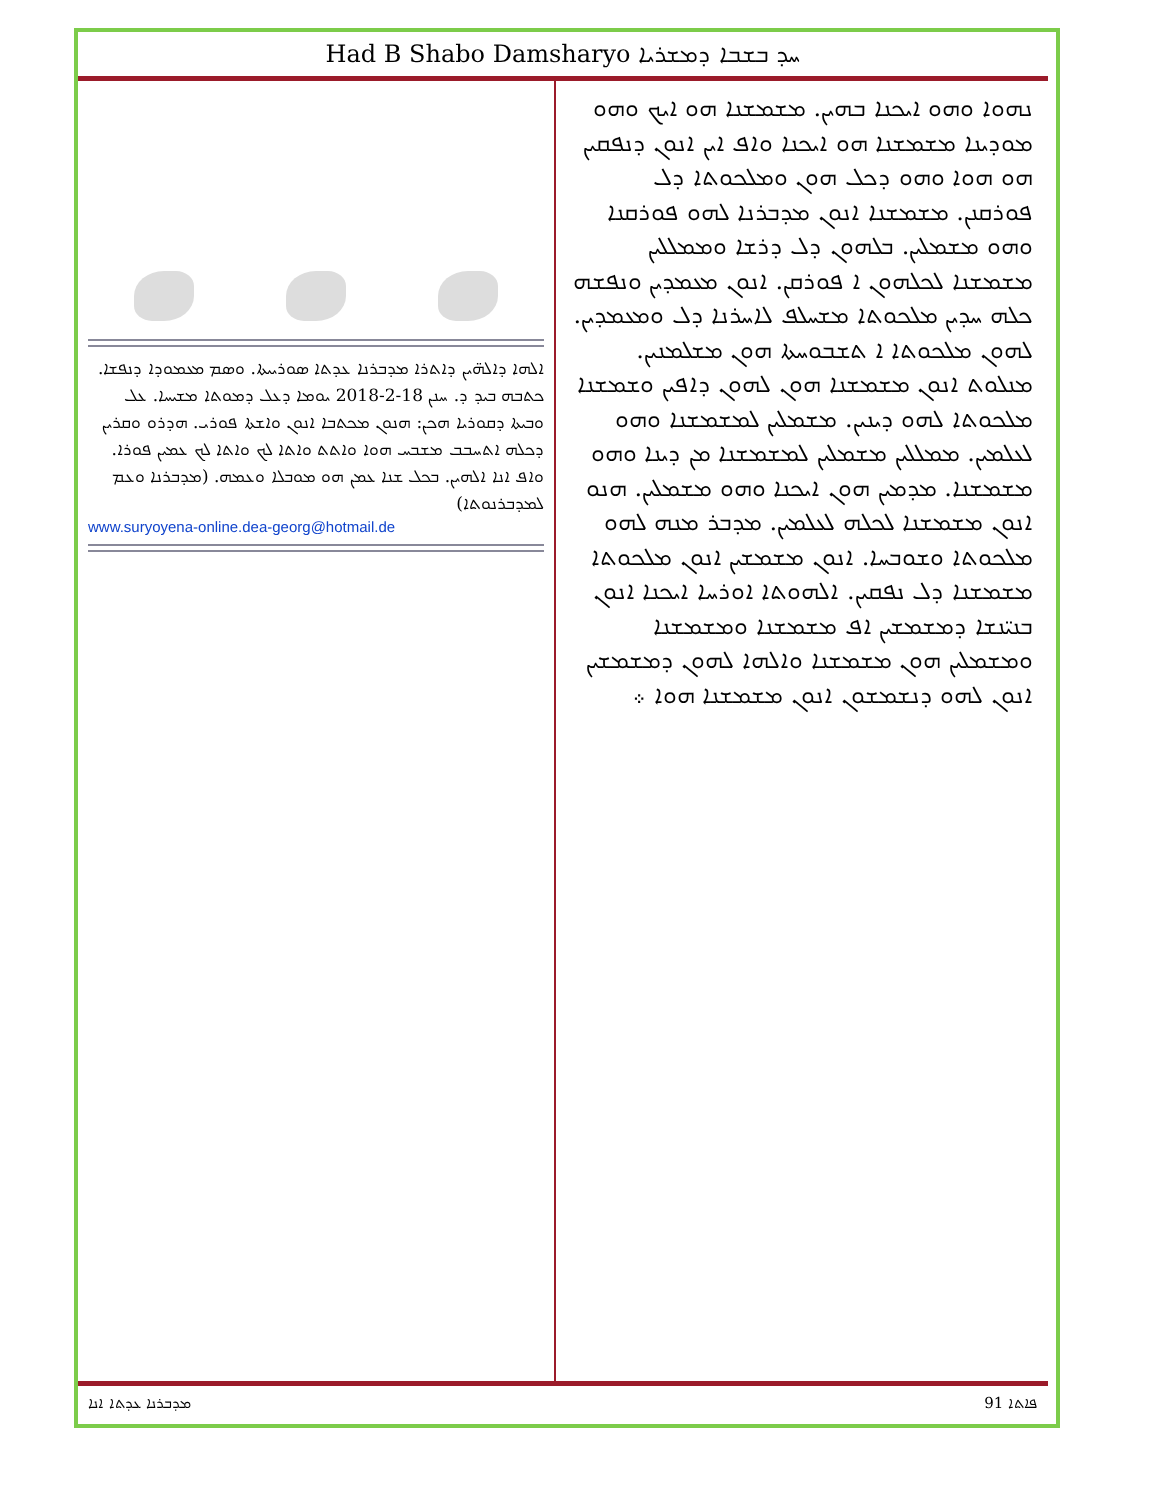Had B Shabo Damsharyo ܚܕ ܒܫܒܐ ܕܡܫܪܝܐ
ܐܠܗܐ ܕܐܠܗ̈ܝܢ ܕܐܬܪܐ ܡܕܒܪܢܐ ܥܕܬܐ ܣܘܪܝܝܬܐ. ܘܣܡ ܡܥܡܘܕܐ ܕܢܦܫܐ. ܟܬܒܗ ܒܝܕ ܕ. ܚܢܢ 18-2-2018 ܝܘܡܐ ܕܥܠ ܕܡܘܬܐ ܡܫܝܚܐ. ܥܠ ܘܒܝܬܐ ܕܩܘܪܝܐ ܗܟܢ: ܗܢܘܢ ܡܟܬܒܐ ܐܢܘܢ ܘܐܫܬܐ ܦܘܪܝ. ܗܕܪܘ ܘܩܪܝܢ ܕܟܠܗ ܐܬܚܒܒ ܡܫܒܚ ܗܘܐ ܘܐܬܬ ܘܐܬܐ ܠܟ ܘܐܬܐ ܠܟ ܥܡܝܢ ܦܘܪܐ. ܘܐܦ ܐܢܐ ܐܠܗܝܢ. ܒܟܠ ܫܢܐ ܥܡܢ ܗܘ ܡܘܒܠܐ ܘܥܡܗ. (ܡܕܒܪܢܐ ܘܥܡ ܠܡܕܒܪܢܘܬܐ)
www.suryoyena-online.dea-georg@hotmail.de
ܢܗܘܐ ܘܗܘ ܐܝܟܢܐ ܒܗܝܢ. ܡܫܡܫܢܐ ܗܘ ܐܝܟ ܘܗܘ ܡܘܕܝܢܐ ܡܫܡܫܢܐ ܗܘ ܐܝܟܢܐ ܘܐܦ ܐܝܢ ܐܢܘܢ ܕܢܦܩܝܢ ܗܘ ܗܘܐ ܘܗܘ ܕܟܠ ܗܘܢ ܘܡܠܟܘܬܐ ܕܠ ܦܘܪܩܢܢ. ܡܫܡܫܢܐ ܐܢܘܢ ܡܕܒܪܢܐ ܠܗܘ ܦܘܪܩܢܐ ܘܗܘ ܡܫܡܠܝܢ. ܒܠܗܘܢ ܕܠ ܕܪܫܐ ܘܡܡܠܠܝܢ ܡܫܡܫܢܐ ܠܟܠܗܘܢ ܐ ܦܘܪܩܢ. ܐܢܘܢ ܡܥܡܕܝܢ ܘܢܦܫܗ ܟܠܗ ܚܕܝܢ ܡܠܟܘܬܐ ܡܫܚܠܦ ܠܐܚܪܢܐ ܕܠ ܘܡܥܡܕܝܢ. ܠܗܘܢ ܡܠܟܘܬܐ ܐ ܬܫܒܘܚܬܐ ܗܘܢ ܡܫܠܡܢܝܢ. ܡܢܠܘܬ ܐܢܘܢ ܡܫܡܫܢܐ ܗܘܢ ܠܗܘܢ ܕܐܦܝܢ ܘܫܡܫܢܐ ܡܠܟܘܬܐ ܠܗܘ ܕܝܢܝܢ. ܡܫܡܠܝܢ ܠܡܫܡܫܢܐ ܘܗܘ ܠܥܠܡܝܢ. ܡܡܠܠܝܢ ܡܫܡܠܝܢ ܠܡܫܡܫܢܐ ܡܢ ܕܝܢܐ ܘܗܘ ܡܫܡܫܢܐ. ܡܕܡܝܢ ܗܘܢ ܐܝܟܢܐ ܘܗܘ ܡܫܡܠܝܢ. ܗܢܘ ܐܢܘܢ ܡܫܡܫܢܐ ܠܟܠܗ ܠܥܠܡܝܢ. ܡܕܒܪ ܡܢܗ ܠܗܘ ܡܠܟܘܬܐ ܘܫܘܒܚܐ. ܐܢܘܢ ܡܫܡܫܝܢ ܐܢܘܢ ܡܠܟܘܬܐ ܡܫܡܫܢܐ ܕܠ ܢܦܩܝܢ. ܐܠܗܘܬܐ ܐܘܪܚܐ ܐܝܟܢܐ ܐܢܘܢ ܒܢܝ̈ܢܫܐ ܕܡܫܡܫܝܢ ܐܦ ܡܫܡܫܢܐ ܘܡܫܡܫܢܐ ܘܡܫܡܠܝܢ ܗܘܢ ܡܫܡܫܢܐ ܘܐܠܗܐ ܠܗܘܢ ܕܡܫܡܫܝܢ ܐܢܘܢ ܠܗܘ ܕܢܫܡܫܘܢ ܐܢܘܢ ܡܫܡܫܢܐ ܗܘܐ ܀
ܡܕܒܪܢܐ ܥܕܬܐ ܐܢܐ 91 ܦܐܬܐ